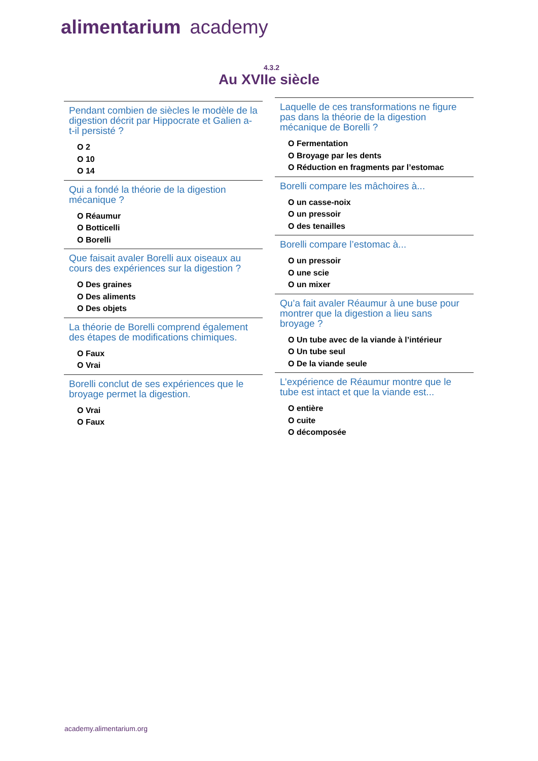alimentarium academy
4.3.2
Au XVIIe siècle
Pendant combien de siècles le modèle de la digestion décrit par Hippocrate et Galien a-t-il persisté ?
O 2
O 10
O 14
Qui a fondé la théorie de la digestion mécanique ?
O Réaumur
O Botticelli
O Borelli
Que faisait avaler Borelli aux oiseaux au cours des expériences sur la digestion ?
O Des graines
O Des aliments
O Des objets
La théorie de Borelli comprend également des étapes de modifications chimiques.
O Faux
O Vrai
Borelli conclut de ses expériences que le broyage permet la digestion.
O Vrai
O Faux
Laquelle de ces transformations ne figure pas dans la théorie de la digestion mécanique de Borelli ?
O Fermentation
O Broyage par les dents
O Réduction en fragments par l’estomac
Borelli compare les mâchoires à...
O un casse-noix
O un pressoir
O des tenailles
Borelli compare l’estomac à...
O un pressoir
O une scie
O un mixer
Qu’a fait avaler Réaumur à une buse pour montrer que la digestion a lieu sans broyage ?
O Un tube avec de la viande à l’intérieur
O Un tube seul
O De la viande seule
L’expérience de Réaumur montre que le tube est intact et que la viande est...
O entière
O cuite
O décomposée
academy.alimentarium.org